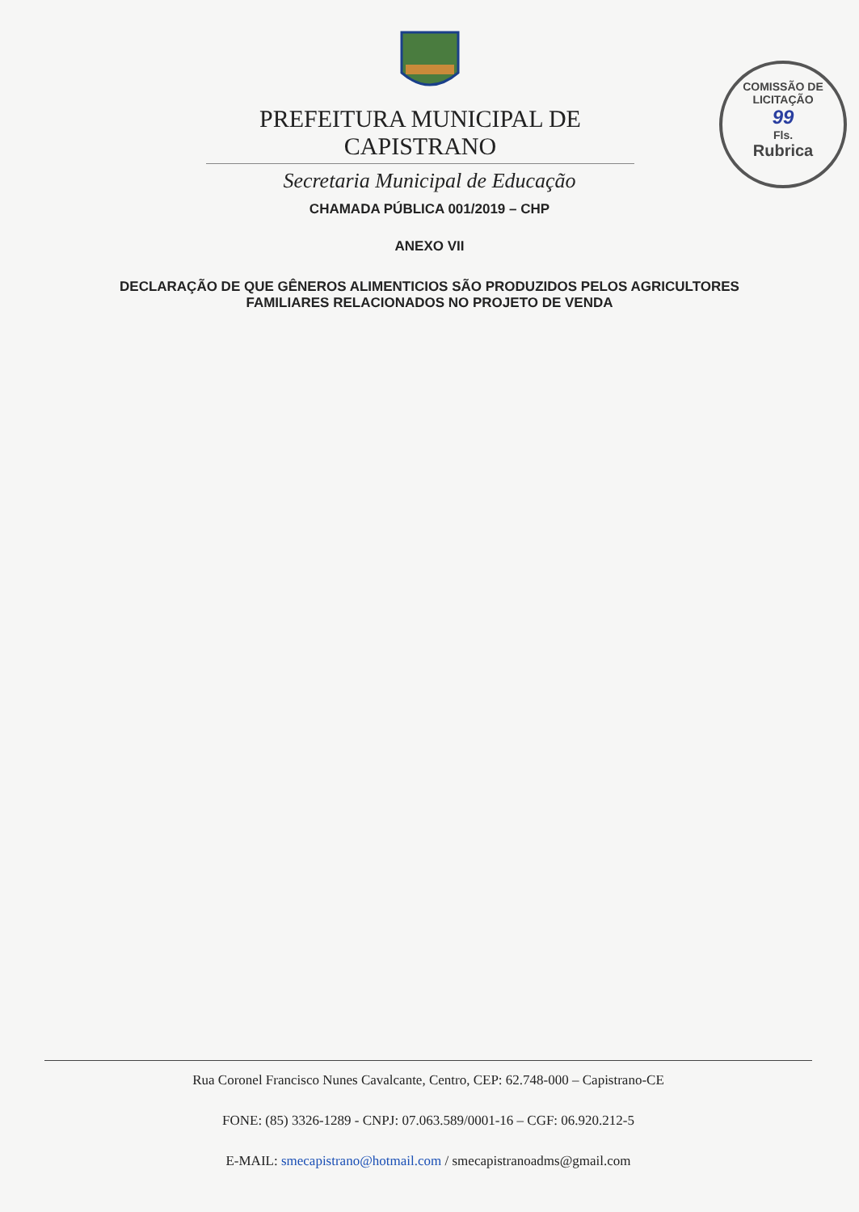COMISSÃO DE LICITAÇÃO
99
Fls.
Rubrica
PREFEITURA MUNICIPAL DE CAPISTRANO
Secretaria Municipal de Educação
CHAMADA PÚBLICA 001/2019 – CHP
ANEXO VII
DECLARAÇÃO DE QUE GÊNEROS ALIMENTICIOS SÃO PRODUZIDOS PELOS AGRICULTORES
FAMILIARES RELACIONADOS NO PROJETO DE VENDA
Rua Coronel Francisco Nunes Cavalcante, Centro, CEP: 62.748-000 – Capistrano-CE
FONE: (85) 3326-1289 - CNPJ: 07.063.589/0001-16 – CGF: 06.920.212-5
E-MAIL: smecapistrano@hotmail.com / smecapistranoadms@gmail.com